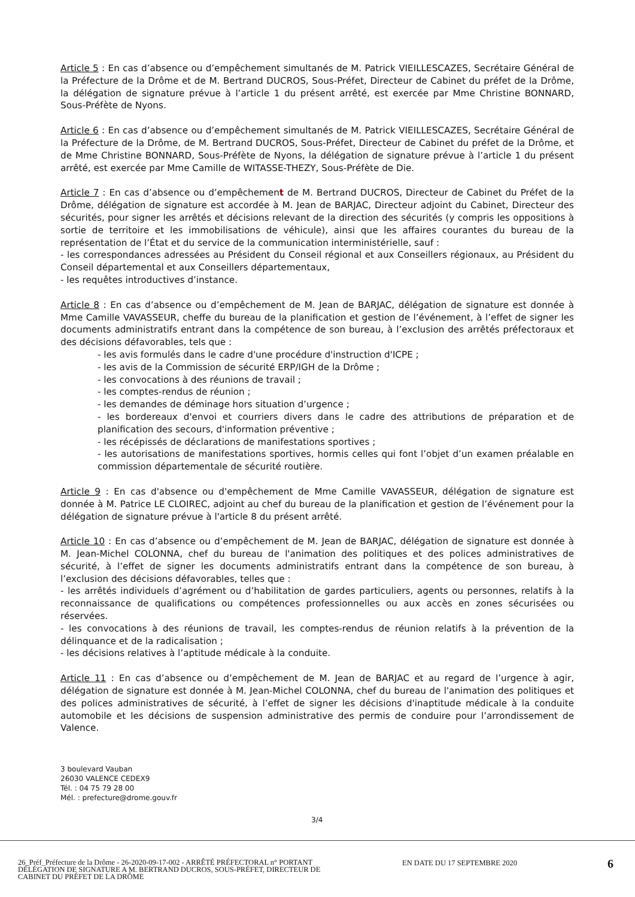Article 5 : En cas d’absence ou d’empêchement simultanés de M. Patrick VIEILLESCAZES, Secrétaire Général de la Préfecture de la Drôme et de M. Bertrand DUCROS, Sous-Préfet, Directeur de Cabinet du préfet de la Drôme, la délégation de signature prévue à l’article 1 du présent arrêté, est exercée par Mme Christine BONNARD, Sous-Préfète de Nyons.
Article 6 : En cas d’absence ou d’empêchement simultanés de M. Patrick VIEILLESCAZES, Secrétaire Général de la Préfecture de la Drôme, de M. Bertrand DUCROS, Sous-Préfet, Directeur de Cabinet du préfet de la Drôme, et de Mme Christine BONNARD, Sous-Préfète de Nyons, la délégation de signature prévue à l’article 1 du présent arrêté, est exercée par Mme Camille de WITASSE-THEZY, Sous-Préfète de Die.
Article 7 : En cas d’absence ou d’empêchement de M. Bertrand DUCROS, Directeur de Cabinet du Préfet de la Drôme, délégation de signature est accordée à M. Jean de BARJAC, Directeur adjoint du Cabinet, Directeur des sécurités, pour signer les arrêtés et décisions relevant de la direction des sécurités (y compris les oppositions à sortie de territoire et les immobilisations de véhicule), ainsi que les affaires courantes du bureau de la représentation de l’État et du service de la communication interministérielle, sauf :
- les correspondances adressées au Président du Conseil régional et aux Conseillers régionaux, au Président du Conseil départemental et aux Conseillers départementaux,
- les requêtes introductives d’instance.
Article 8 : En cas d’absence ou d’empêchement de M. Jean de BARJAC, délégation de signature est donnée à Mme Camille VAVASSEUR, cheffe du bureau de la planification et gestion de l’événement, à l’effet de signer les documents administratifs entrant dans la compétence de son bureau, à l’exclusion des arrêtés préfectoraux et des décisions défavorables, tels que :
- les avis formulés dans le cadre d'une procédure d'instruction d'ICPE ;
- les avis de la Commission de sécurité ERP/IGH de la Drôme ;
- les convocations à des réunions de travail ;
- les comptes-rendus de réunion ;
- les demandes de déminage hors situation d’urgence ;
- les bordereaux d'envoi et courriers divers dans le cadre des attributions de préparation et de planification des secours, d'information préventive ;
- les récépissés de déclarations de manifestations sportives ;
- les autorisations de manifestations sportives, hormis celles qui font l’objet d’un examen préalable en commission départementale de sécurité routière.
Article 9 : En cas d'absence ou d'empêchement de Mme Camille VAVASSEUR, délégation de signature est donnée à M. Patrice LE CLOIREC, adjoint au chef du bureau de la planification et gestion de l’événement pour la délégation de signature prévue à l'article 8 du présent arrêté.
Article 10 : En cas d’absence ou d’empêchement de M. Jean de BARJAC, délégation de signature est donnée à M. Jean-Michel COLONNA, chef du bureau de l'animation des politiques et des polices administratives de sécurité, à l’effet de signer les documents administratifs entrant dans la compétence de son bureau, à l’exclusion des décisions défavorables, telles que :
- les arrêtés individuels d’agrément ou d’habilitation de gardes particuliers, agents ou personnes, relatifs à la reconnaissance de qualifications ou compétences professionnelles ou aux accès en zones sécurisées ou réservées.
- les convocations à des réunions de travail, les comptes-rendus de réunion relatifs à la prévention de la délinquance et de la radicalisation ;
- les décisions relatives à l’aptitude médicale à la conduite.
Article 11 : En cas d’absence ou d’empêchement de M. Jean de BARJAC et au regard de l’urgence à agir, délégation de signature est donnée à M. Jean-Michel COLONNA, chef du bureau de l'animation des politiques et des polices administratives de sécurité, à l’effet de signer les décisions d'inaptitude médicale à la conduite automobile et les décisions de suspension administrative des permis de conduire pour l’arrondissement de Valence.
3 boulevard Vauban
26030 VALENCE CEDEX9
Tél. : 04 75 79 28 00
Mél. : prefecture@drome.gouv.fr
3/4
26_Préf_Préfecture de la Drôme - 26-2020-09-17-002 - ARRÊTÉ PRÉFECTORAL n° PORTANT DÉLÉGATION DE SIGNATURE A M. BERTRAND DUCROS, SOUS-PRÉFET, DIRECTEUR DE CABINET DU PRÉFET DE LA DRÔME
EN DATE DU 17 SEPTEMBRE 2020 6